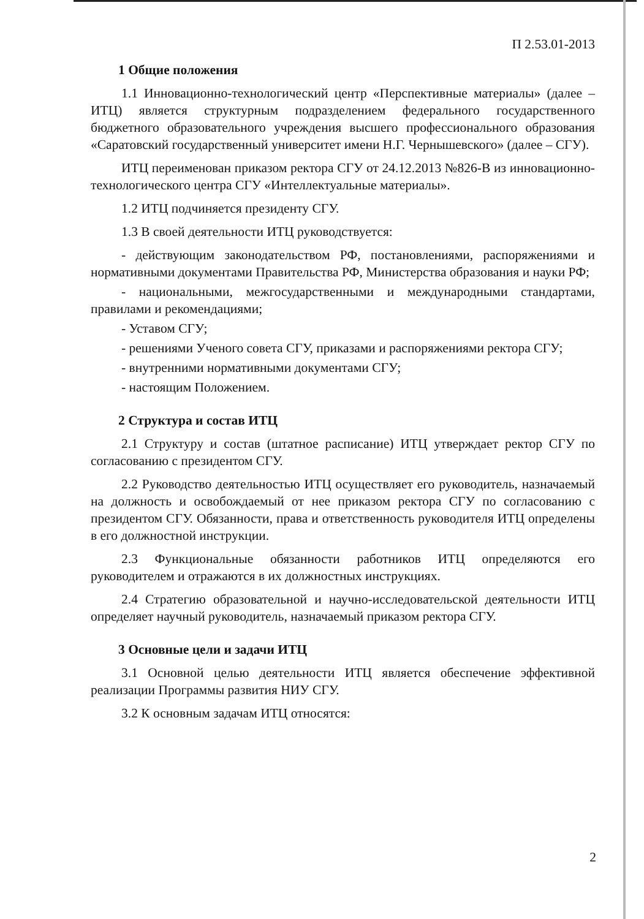П 2.53.01-2013
1 Общие положения
1.1 Инновационно-технологический центр «Перспективные материалы» (далее – ИТЦ) является структурным подразделением федерального государственного бюджетного образовательного учреждения высшего профессионального образования «Саратовский государственный университет имени Н.Г. Чернышевского» (далее – СГУ).
ИТЦ переименован приказом ректора СГУ от 24.12.2013 №826-В из инновационно-технологического центра СГУ «Интеллектуальные материалы».
1.2 ИТЦ подчиняется президенту СГУ.
1.3 В своей деятельности ИТЦ руководствуется:
- действующим законодательством РФ, постановлениями, распоряжениями и нормативными документами Правительства РФ, Министерства образования и науки РФ;
- национальными, межгосударственными и международными стандартами, правилами и рекомендациями;
- Уставом СГУ;
- решениями Ученого совета СГУ, приказами и распоряжениями ректора СГУ;
- внутренними нормативными документами СГУ;
- настоящим Положением.
2 Структура и состав ИТЦ
2.1 Структуру и состав (штатное расписание) ИТЦ утверждает ректор СГУ по согласованию с президентом СГУ.
2.2 Руководство деятельностью ИТЦ осуществляет его руководитель, назначаемый на должность и освобождаемый от нее приказом ректора СГУ по согласованию с президентом СГУ. Обязанности, права и ответственность руководителя ИТЦ определены в его должностной инструкции.
2.3 Функциональные обязанности работников ИТЦ определяются его руководителем и отражаются в их должностных инструкциях.
2.4 Стратегию образовательной и научно-исследовательской деятельности ИТЦ определяет научный руководитель, назначаемый приказом ректора СГУ.
3 Основные цели и задачи ИТЦ
3.1 Основной целью деятельности ИТЦ является обеспечение эффективной реализации Программы развития НИУ СГУ.
3.2 К основным задачам ИТЦ относятся:
2